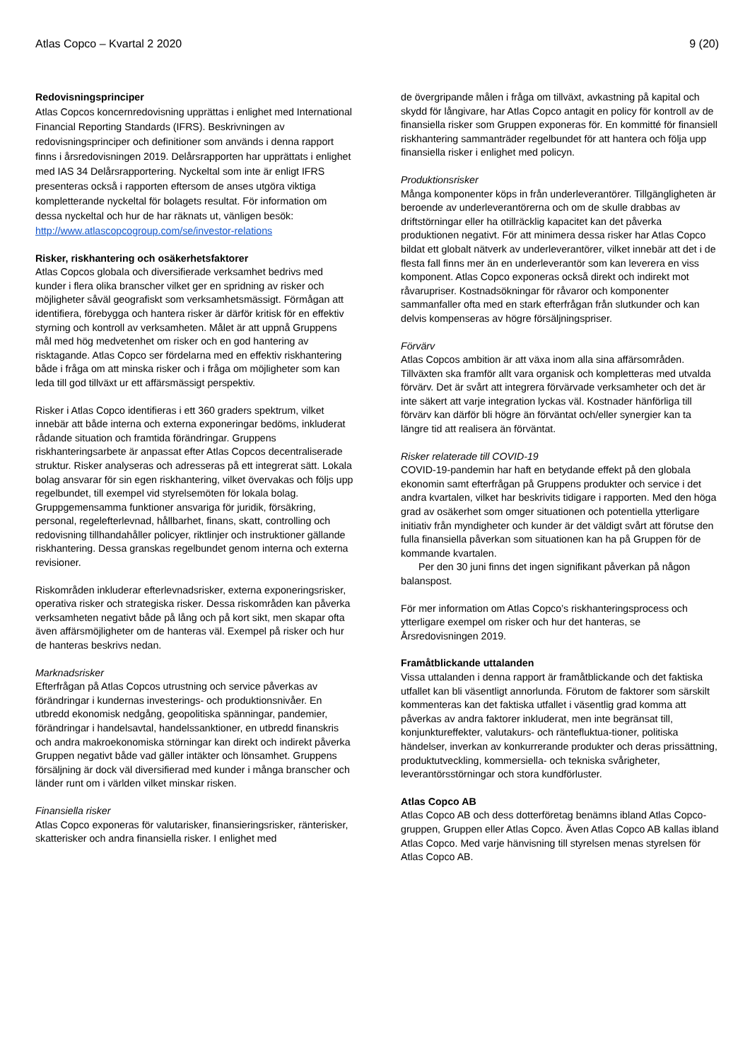Atlas Copco – Kvartal 2 2020 9 (20)
Redovisningsprinciper
Atlas Copcos koncernredovisning upprättas i enlighet med International Financial Reporting Standards (IFRS). Beskrivningen av redovisningsprinciper och definitioner som används i denna rapport finns i årsredovisningen 2019. Delårsrapporten har upprättats i enlighet med IAS 34 Delårsrapportering. Nyckeltal som inte är enligt IFRS presenteras också i rapporten eftersom de anses utgöra viktiga kompletterande nyckeltal för bolagets resultat. För information om dessa nyckeltal och hur de har räknats ut, vänligen besök: http://www.atlascopcogroup.com/se/investor-relations
Risker, riskhantering och osäkerhetsfaktorer
Atlas Copcos globala och diversifierade verksamhet bedrivs med kunder i flera olika branscher vilket ger en spridning av risker och möjligheter såväl geografiskt som verksamhetsmässigt. Förmågan att identifiera, förebygga och hantera risker är därför kritisk för en effektiv styrning och kontroll av verksamheten. Målet är att uppnå Gruppens mål med hög medvetenhet om risker och en god hantering av risktagande. Atlas Copco ser fördelarna med en effektiv riskhantering både i fråga om att minska risker och i fråga om möjligheter som kan leda till god tillväxt ur ett affärsmässigt perspektiv.
Risker i Atlas Copco identifieras i ett 360 graders spektrum, vilket innebär att både interna och externa exponeringar bedöms, inkluderat rådande situation och framtida förändringar. Gruppens riskhanteringsarbete är anpassat efter Atlas Copcos decentraliserade struktur. Risker analyseras och adresseras på ett integrerat sätt. Lokala bolag ansvarar för sin egen riskhantering, vilket övervakas och följs upp regelbundet, till exempel vid styrelsemöten för lokala bolag. Gruppgemensamma funktioner ansvariga för juridik, försäkring, personal, regelefterlevnad, hållbarhet, finans, skatt, controlling och redovisning tillhandahåller policyer, riktlinjer och instruktioner gällande riskhantering. Dessa granskas regelbundet genom interna och externa revisioner.
Riskområden inkluderar efterlevnadsrisker, externa exponeringsrisker, operativa risker och strategiska risker. Dessa riskområden kan påverka verksamheten negativt både på lång och på kort sikt, men skapar ofta även affärsmöjligheter om de hanteras väl. Exempel på risker och hur de hanteras beskrivs nedan.
Marknadsrisker
Efterfrågan på Atlas Copcos utrustning och service påverkas av förändringar i kundernas investerings- och produktionsnivåer. En utbredd ekonomisk nedgång, geopolitiska spänningar, pandemier, förändringar i handelsavtal, handelssanktioner, en utbredd finanskris och andra makroekonomiska störningar kan direkt och indirekt påverka Gruppen negativt både vad gäller intäkter och lönsamhet. Gruppens försäljning är dock väl diversifierad med kunder i många branscher och länder runt om i världen vilket minskar risken.
Finansiella risker
Atlas Copco exponeras för valutarisker, finansieringsrisker, ränterisker, skatterisker och andra finansiella risker. I enlighet med
de övergripande målen i fråga om tillväxt, avkastning på kapital och skydd för långivare, har Atlas Copco antagit en policy för kontroll av de finansiella risker som Gruppen exponeras för. En kommitté för finansiell riskhantering sammanträder regelbundet för att hantera och följa upp finansiella risker i enlighet med policyn.
Produktionsrisker
Många komponenter köps in från underleverantörer. Tillgängligheten är beroende av underleverantörerna och om de skulle drabbas av driftstörningar eller ha otillräcklig kapacitet kan det påverka produktionen negativt. För att minimera dessa risker har Atlas Copco bildat ett globalt nätverk av underleverantörer, vilket innebär att det i de flesta fall finns mer än en underleverantör som kan leverera en viss komponent. Atlas Copco exponeras också direkt och indirekt mot råvarupriser. Kostnadsökningar för råvaror och komponenter sammanfaller ofta med en stark efterfrågan från slutkunder och kan delvis kompenseras av högre försäljningspriser.
Förvärv
Atlas Copcos ambition är att växa inom alla sina affärsområden. Tillväxten ska framför allt vara organisk och kompletteras med utvalda förvärv. Det är svårt att integrera förvärvade verksamheter och det är inte säkert att varje integration lyckas väl. Kostnader hänförliga till förvärv kan därför bli högre än förväntat och/eller synergier kan ta längre tid att realisera än förväntat.
Risker relaterade till COVID-19
COVID-19-pandemin har haft en betydande effekt på den globala ekonomin samt efterfrågan på Gruppens produkter och service i det andra kvartalen, vilket har beskrivits tidigare i rapporten. Med den höga grad av osäkerhet som omger situationen och potentiella ytterligare initiativ från myndigheter och kunder är det väldigt svårt att förutse den fulla finansiella påverkan som situationen kan ha på Gruppen för de kommande kvartalen.
Per den 30 juni finns det ingen signifikant påverkan på någon balanspost.
För mer information om Atlas Copco’s riskhanteringsprocess och ytterligare exempel om risker och hur det hanteras, se Årsredovisningen 2019.
Framåtblickande uttalanden
Vissa uttalanden i denna rapport är framåtblickande och det faktiska utfallet kan bli väsentligt annorlunda. Förutom de faktorer som särskilt kommenteras kan det faktiska utfallet i väsentlig grad komma att påverkas av andra faktorer inkluderat, men inte begränsat till, konjunktureffekter, valutakurs- och räntefluktua-tioner, politiska händelser, inverkan av konkurrerande produkter och deras prissättning, produktutveckling, kommersiella- och tekniska svårigheter, leverantörsstörningar och stora kundförluster.
Atlas Copco AB
Atlas Copco AB och dess dotterföretag benämns ibland Atlas Copco-gruppen, Gruppen eller Atlas Copco. Även Atlas Copco AB kallas ibland Atlas Copco. Med varje hänvisning till styrelsen menas styrelsen för Atlas Copco AB.